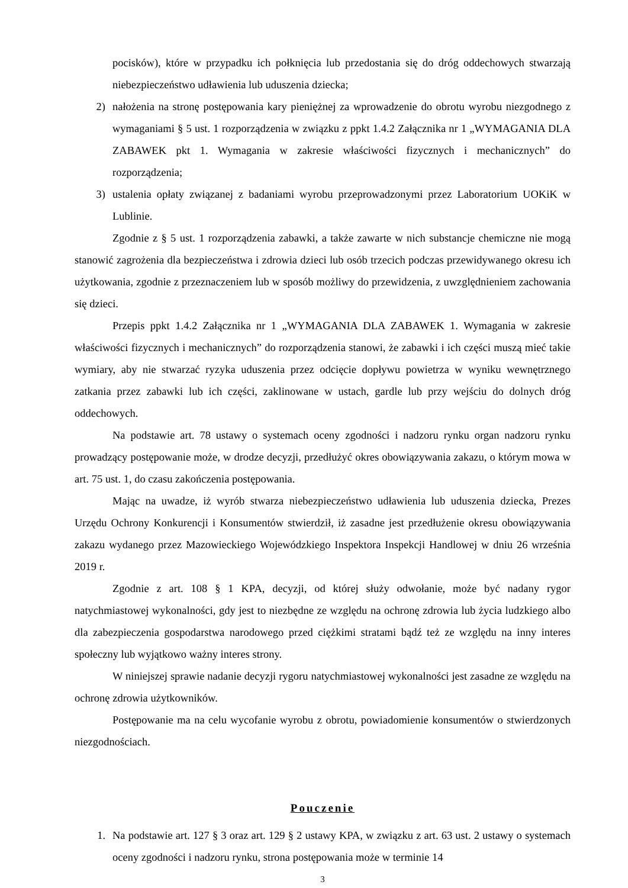pocisków), które w przypadku ich połknięcia lub przedostania się do dróg oddechowych stwarzają niebezpieczeństwo udławienia lub uduszenia dziecka;
2) nałożenia na stronę postępowania kary pieniężnej za wprowadzenie do obrotu wyrobu niezgodnego z wymaganiami § 5 ust. 1 rozporządzenia w związku z ppkt 1.4.2 Załącznika nr 1 „WYMAGANIA DLA ZABAWEK pkt 1. Wymagania w zakresie właściwości fizycznych i mechanicznych” do rozporządzenia;
3) ustalenia opłaty związanej z badaniami wyrobu przeprowadzonymi przez Laboratorium UOKiK w Lublinie.
Zgodnie z § 5 ust. 1 rozporządzenia zabawki, a także zawarte w nich substancje chemiczne nie mogą stanowić zagrożenia dla bezpieczeństwa i zdrowia dzieci lub osób trzecich podczas przewidywanego okresu ich użytkowania, zgodnie z przeznaczeniem lub w sposób możliwy do przewidzenia, z uwzględnieniem zachowania się dzieci.
Przepis ppkt 1.4.2 Załącznika nr 1 „WYMAGANIA DLA ZABAWEK 1. Wymagania w zakresie właściwości fizycznych i mechanicznych” do rozporządzenia stanowi, że zabawki i ich części muszą mieć takie wymiary, aby nie stwarzać ryzyka uduszenia przez odcięcie dopływu powietrza w wyniku wewnętrznego zatkania przez zabawki lub ich części, zaklinowane w ustach, gardle lub przy wejściu do dolnych dróg oddechowych.
Na podstawie art. 78 ustawy o systemach oceny zgodności i nadzoru rynku organ nadzoru rynku prowadzący postępowanie może, w drodze decyzji, przedłużyć okres obowiązywania zakazu, o którym mowa w art. 75 ust. 1, do czasu zakończenia postępowania.
Mając na uwadze, iż wyrób stwarza niebezpieczeństwo udławienia lub uduszenia dziecka, Prezes Urzędu Ochrony Konkurencji i Konsumentów stwierdził, iż zasadne jest przedłużenie okresu obowiązywania zakazu wydanego przez Mazowieckiego Wojewódzkiego Inspektora Inspekcji Handlowej w dniu 26 września 2019 r.
Zgodnie z art. 108 § 1 KPA, decyzji, od której służy odwołanie, może być nadany rygor natychmiastowej wykonalności, gdy jest to niezbędne ze względu na ochronę zdrowia lub życia ludzkiego albo dla zabezpieczenia gospodarstwa narodowego przed ciężkimi stratami bądź też ze względu na inny interes społeczny lub wyjątkowo ważny interes strony.
W niniejszej sprawie nadanie decyzji rygoru natychmiastowej wykonalności jest zasadne ze względu na ochronę zdrowia użytkowników.
Postępowanie ma na celu wycofanie wyrobu z obrotu, powiadomienie konsumentów o stwierdzonych niezgodnościach.
Pouczenie
1. Na podstawie art. 127 § 3 oraz art. 129 § 2 ustawy KPA, w związku z art. 63 ust. 2 ustawy o systemach oceny zgodności i nadzoru rynku, strona postępowania może w terminie 14
3